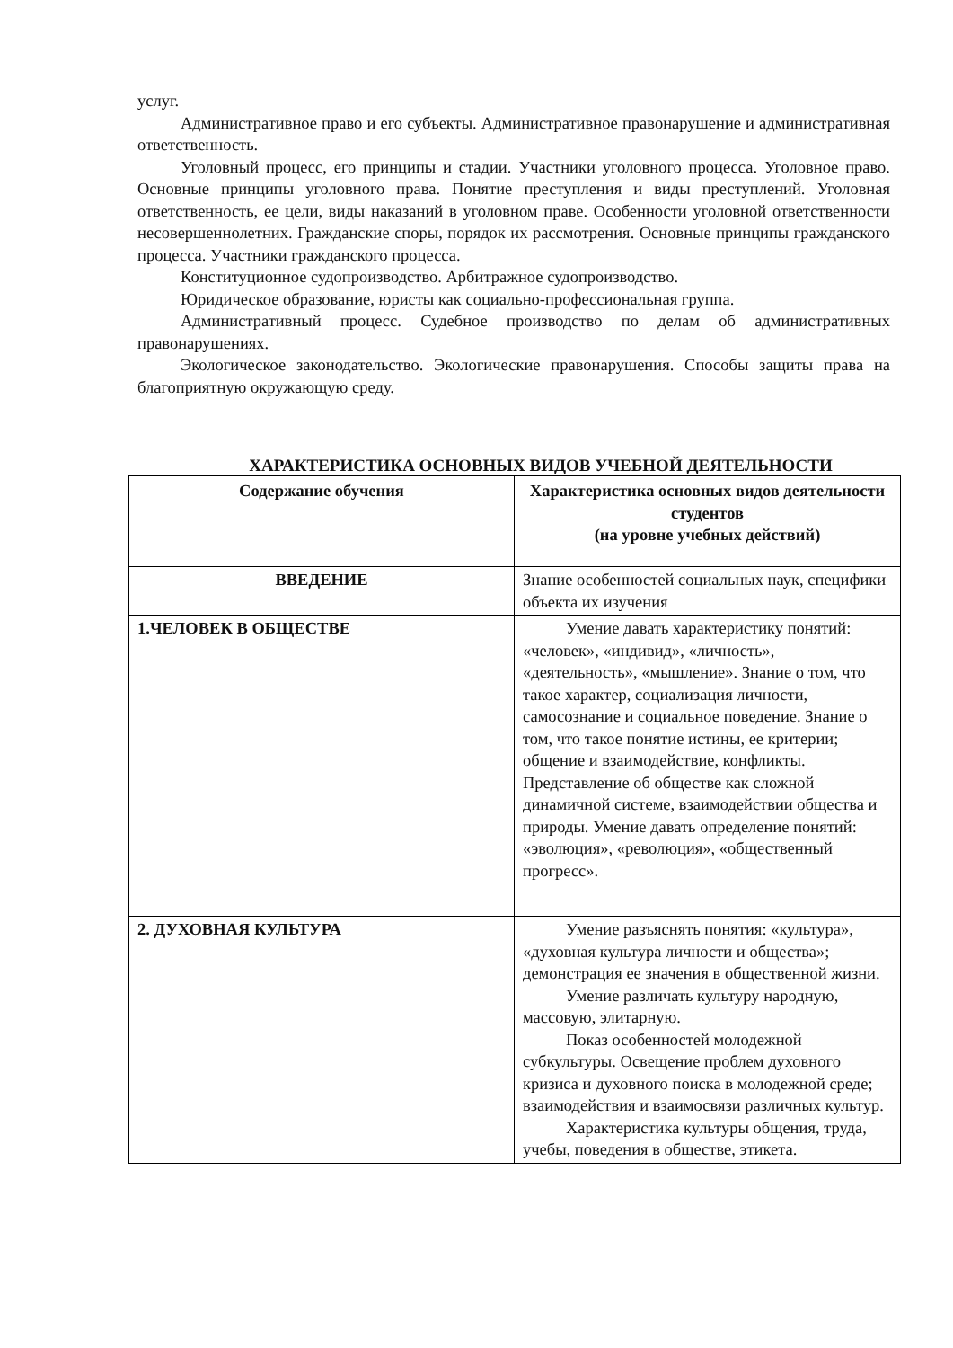услуг.
Административное право и его субъекты. Административное правонарушение и административная ответственность.
Уголовный процесс, его принципы и стадии. Участники уголовного процесса. Уголовное право. Основные принципы уголовного права. Понятие преступления и виды преступлений. Уголовная ответственность, ее цели, виды наказаний в уголовном праве. Особенности уголовной ответственности несовершеннолетних. Гражданские споры, порядок их рассмотрения. Основные принципы гражданского процесса. Участники гражданского процесса.
Конституционное судопроизводство. Арбитражное судопроизводство.
Юридическое образование, юристы как социально-профессиональная группа.
Административный процесс. Судебное производство по делам об административных правонарушениях.
Экологическое законодательство. Экологические правонарушения. Способы защиты права на благоприятную окружающую среду.
ХАРАКТЕРИСТИКА ОСНОВНЫХ ВИДОВ УЧЕБНОЙ ДЕЯТЕЛЬНОСТИ
| Содержание обучения | Характеристика основных видов деятельности студентов (на уровне учебных действий) |
| --- | --- |
| ВВЕДЕНИЕ | Знание особенностей социальных наук, специфики объекта их изучения |
| 1.ЧЕЛОВЕК В ОБЩЕСТВЕ | Умение давать характеристику понятий: «человек», «индивид», «личность», «деятельность», «мышление». Знание о том, что такое характер, социализация личности, самосознание и социальное поведение. Знание о том, что такое понятие истины, ее критерии; общение и взаимодействие, конфликты. Представление об обществе как сложной динамичной системе, взаимодействии общества и природы. Умение давать определение понятий: «эволюция», «революция», «общественный прогресс». |
| 2. ДУХОВНАЯ КУЛЬТУРА | Умение разъяснять понятия: «культура», «духовная культура личности и общества»; демонстрация ее значения в общественной жизни. Умение различать культуру народную, массовую, элитарную. Показ особенностей молодежной субкультуры. Освещение проблем духовного кризиса и духовного поиска в молодежной среде; взаимодействия и взаимосвязи различных культур. Характеристика культуры общения, труда, учебы, поведения в обществе, этикета. |